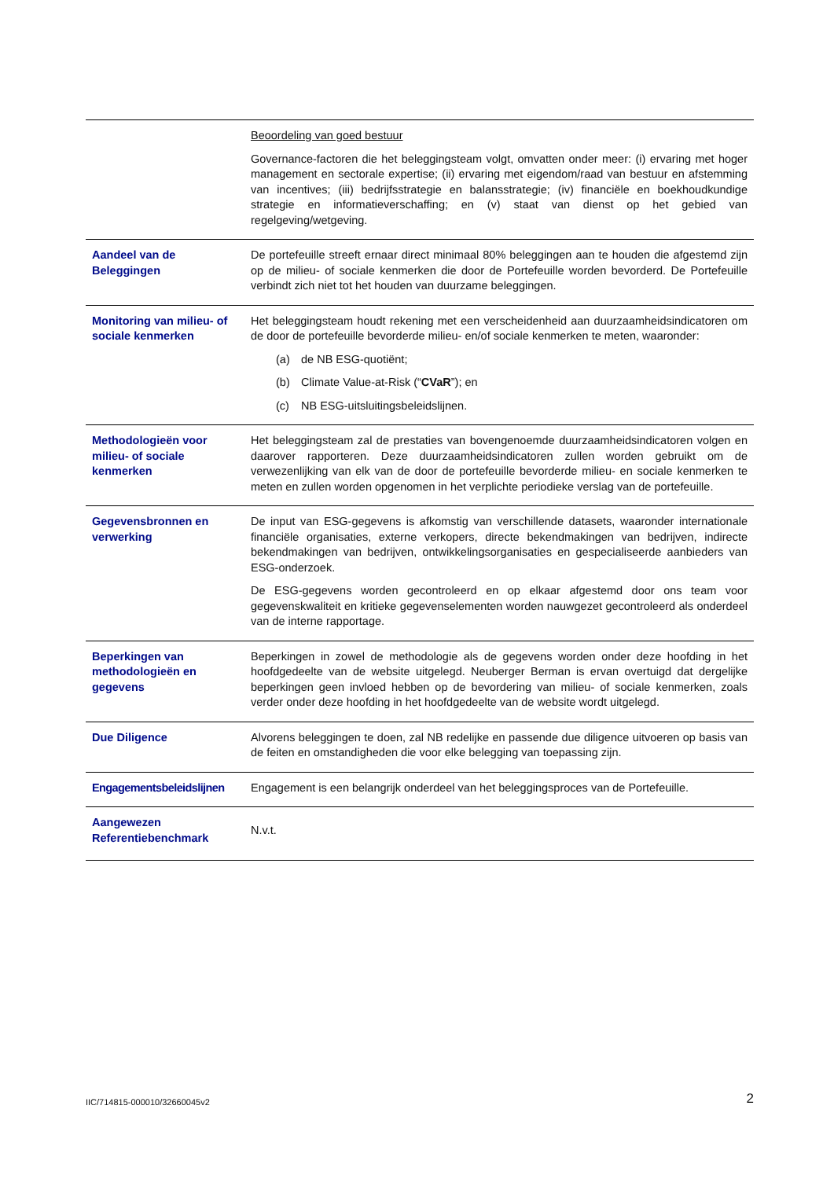| | Beoordeling van goed bestuur Governance-factoren die het beleggingsteam volgt, omvatten onder meer: (i) ervaring met hoger management en sectorale expertise; (ii) ervaring met eigendom/raad van bestuur en afstemming van incentives; (iii) bedrijfsstrategie en balansstrategie; (iv) financiële en boekhoudkundige strategie en informatieverschaffing; en (v) staat van dienst op het gebied van regelgeving/wetgeving. |
| Aandeel van de Beleggingen | De portefeuille streeft ernaar direct minimaal 80% beleggingen aan te houden die afgestemd zijn op de milieu- of sociale kenmerken die door de Portefeuille worden bevorderd. De Portefeuille verbindt zich niet tot het houden van duurzame beleggingen. |
| Monitoring van milieu- of sociale kenmerken | Het beleggingsteam houdt rekening met een verscheidenheid aan duurzaamheidsindicatoren om de door de portefeuille bevorderde milieu- en/of sociale kenmerken te meten, waaronder: (a) de NB ESG-quotiënt; (b) Climate Value-at-Risk (“ CVaR ”); en (c) NB ESG-uitsluitingsbeleidslijnen. |
| Methodologieën voor milieu- of sociale kenmerken | Het beleggingsteam zal de prestaties van bovengenoemde duurzaamheidsindicatoren volgen en daarover rapporteren. Deze duurzaamheidsindicatoren zullen worden gebruikt om de verwezenlijking van elk van de door de portefeuille bevorderde milieu- en sociale kenmerken te meten en zullen worden opgenomen in het verplichte periodieke verslag van de portefeuille. |
| Gegevensbronnen en verwerking | De input van ESG-gegevens is afkomstig van verschillende datasets, waaronder internationale financiële organisaties, externe verkopers, directe bekendmakingen van bedrijven, indirecte bekendmakingen van bedrijven, ontwikkelingsorganisaties en gespecialiseerde aanbieders van ESG-onderzoek. De ESG-gegevens worden gecontroleerd en op elkaar afgestemd door ons team voor gegevenskwaliteit en kritieke gegevenselementen worden nauwgezet gecontroleerd als onderdeel van de interne rapportage. |
| Beperkingen van methodologieën en gegevens | Beperkingen in zowel de methodologie als de gegevens worden onder deze hoofding in het hoofdgedeelte van de website uitgelegd. Neuberger Berman is ervan overtuigd dat dergelijke beperkingen geen invloed hebben op de bevordering van milieu- of sociale kenmerken, zoals verder onder deze hoofding in het hoofdgedeelte van de website wordt uitgelegd. |
| Due Diligence | Alvorens beleggingen te doen, zal NB redelijke en passende due diligence uitvoeren op basis van de feiten en omstandigheden die voor elke belegging van toepassing zijn. |
| Engagementsbeleidslijnen | Engagement is een belangrijk onderdeel van het beleggingsproces van de Portefeuille. |
| Aangewezen Referentiebenchmark | N.v.t. |
IIC/714815-000010/32660045v2 2